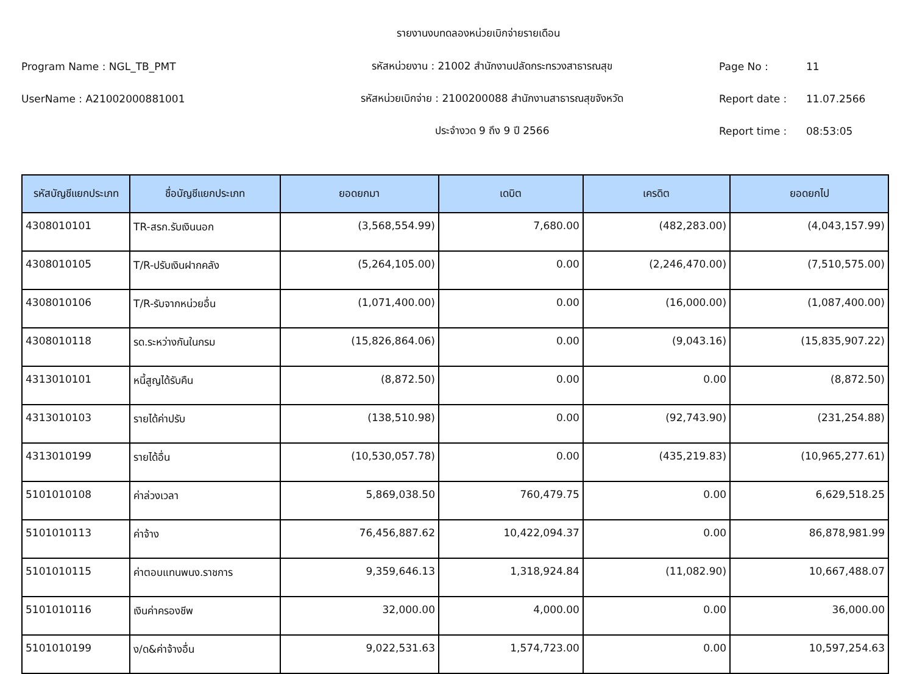รายงานงบทดลองหน่วยเบิกจ่ายรายเดือน
Program Name : NGL_TB_PMT รหัสหน่วยงาน : 21002 สำนักงานปลัดกระทรวงสาธารณสุข Page No : 11
UserName : A21002000881001
รหัสหน่วยเบิกจ่าย : 2100200088 สำนักงานสาธารณสุขจังหวัด
Report date : 11.07.2566
ประจำงวด 9 ถึง 9 ปี 2566 Report time : 08:53:05
| รหัสบัญชีแยกประเภท | ชื่อบัญชีแยกประเภท | ยอดยกมา | เดบิต | เครดิต | ยอดยกไป |
| --- | --- | --- | --- | --- | --- |
| 4308010101 | TR-สรก.รับเงินนอก | (3,568,554.99) | 7,680.00 | (482,283.00) | (4,043,157.99) |
| 4308010105 | T/R-ปรับเงินฝากคลัง | (5,264,105.00) | 0.00 | (2,246,470.00) | (7,510,575.00) |
| 4308010106 | T/R-รับจากหน่วยอื่น | (1,071,400.00) | 0.00 | (16,000.00) | (1,087,400.00) |
| 4308010118 | รด.ระหว่างกันในกรม | (15,826,864.06) | 0.00 | (9,043.16) | (15,835,907.22) |
| 4313010101 | หนี้สูญได้รับคืน | (8,872.50) | 0.00 | 0.00 | (8,872.50) |
| 4313010103 | รายได้ค่าปรับ | (138,510.98) | 0.00 | (92,743.90) | (231,254.88) |
| 4313010199 | รายได้อื่น | (10,530,057.78) | 0.00 | (435,219.83) | (10,965,277.61) |
| 5101010108 | ค่าล่วงเวลา | 5,869,038.50 | 760,479.75 | 0.00 | 6,629,518.25 |
| 5101010113 | ค่าจ้าง | 76,456,887.62 | 10,422,094.37 | 0.00 | 86,878,981.99 |
| 5101010115 | ค่าตอบแทนพนง.ราชการ | 9,359,646.13 | 1,318,924.84 | (11,082.90) | 10,667,488.07 |
| 5101010116 | เงินค่าครองชีพ | 32,000.00 | 4,000.00 | 0.00 | 36,000.00 |
| 5101010199 | ง/ด&ค่าจ้างอื่น | 9,022,531.63 | 1,574,723.00 | 0.00 | 10,597,254.63 |